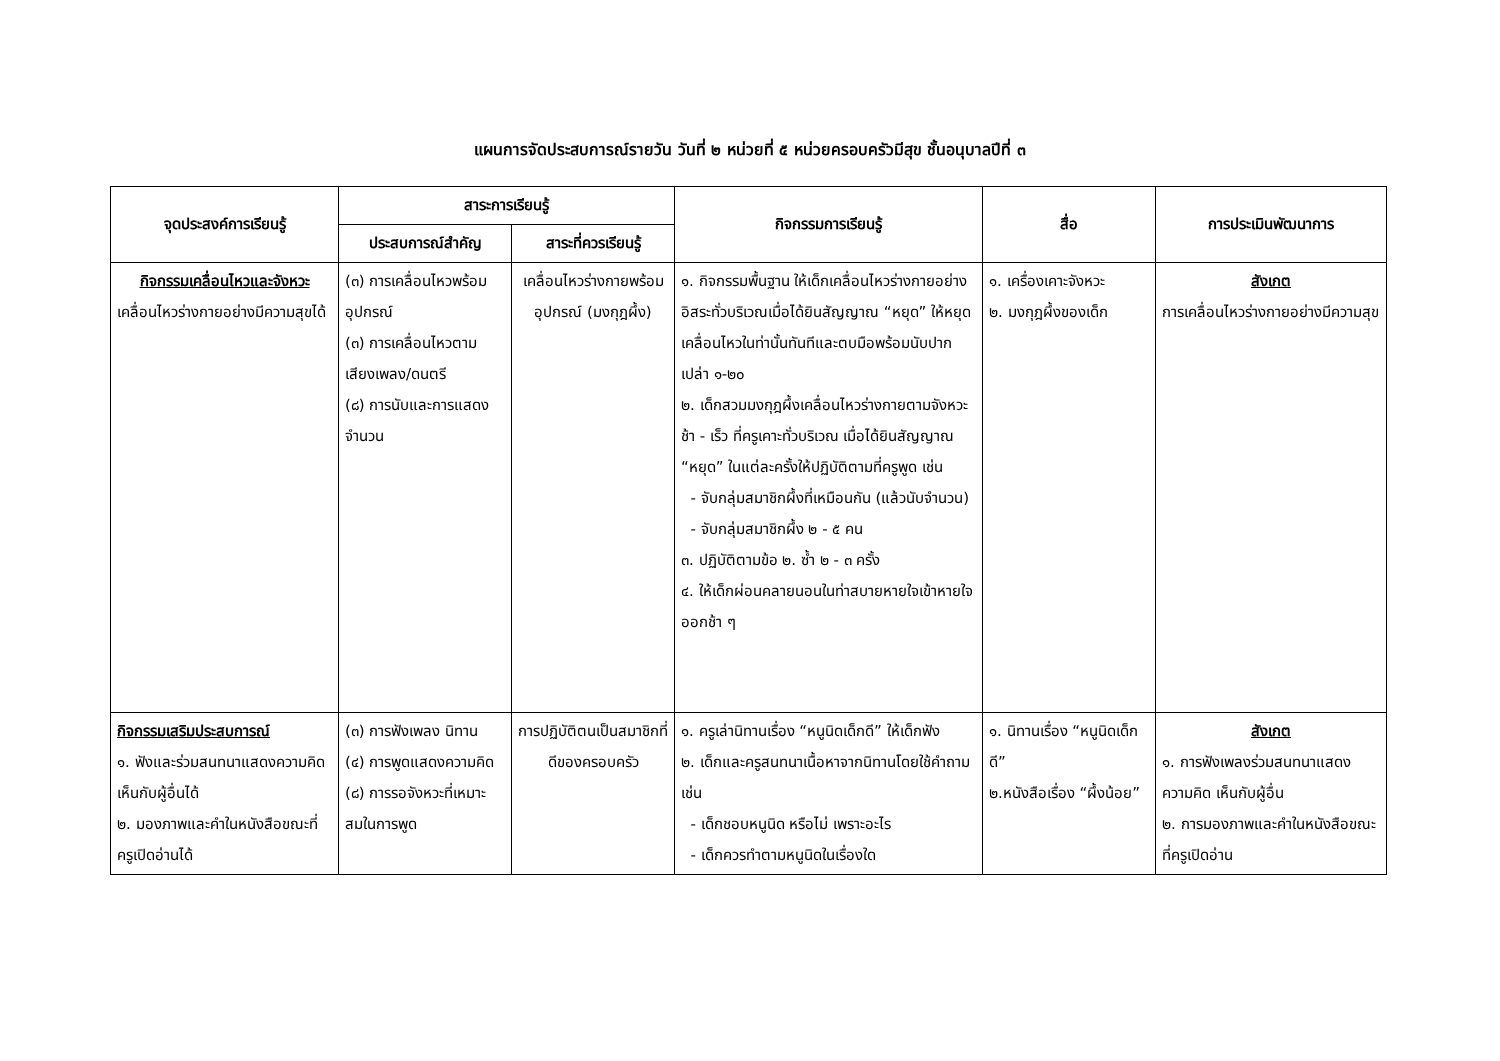แผนการจัดประสบการณ์รายวัน วันที่ ๒ หน่วยที่ ๕ หน่วยครอบครัวมีสุข ชั้นอนุบาลปีที่ ๓
| จุดประสงค์การเรียนรู้ | สาระการเรียนรู้ | | กิจกรรมการเรียนรู้ | สื่อ | การประเมินพัฒนาการ |
| --- | --- | --- | --- | --- | --- |
| | ประสบการณ์สำคัญ | สาระที่ควรเรียนรู้ | | | |
| กิจกรรมเคลื่อนไหวและจังหวะ เคลื่อนไหวร่างกายอย่างมีความสุขได้ | (๓) การเคลื่อนไหวพร้อมอุปกรณ์ (๓) การเคลื่อนไหวตามเสียงเพลง/ดนตรี (๘) การนับและการแสดงจำนวน | เคลื่อนไหวร่างกายพร้อมอุปกรณ์ (มงกุฎผึ้ง) | ๑. กิจกรรมพื้นฐาน ให้เด็กเคลื่อนไหวร่างกายอย่างอิสระทั่วบริเวณเมื่อได้ยินสัญญาณ “หยุด” ให้หยุดเคลื่อนไหวในท่านั้นทันทีและตบมือพร้อมนับปากเปล่า ๑-๒๐ ๒. เด็กสวมมงกุฎผึ้งเคลื่อนไหวร่างกายตามจังหวะช้า - เร็ว ที่ครูเคาะทั่วบริเวณ เมื่อได้ยินสัญญาณ “หยุด” ในแต่ละครั้งให้ปฏิบัติตามที่ครูพูด เช่น - จับกลุ่มสมาชิกผึ้งที่เหมือนกัน (แล้วนับจำนวน) - จับกลุ่มสมาชิกผึ้ง ๒ - ๕ คน ๓. ปฏิบัติตามข้อ ๒. ซ้ำ ๒ - ๓ ครั้ง ๔. ให้เด็กผ่อนคลายนอนในท่าสบายหายใจเข้าหายใจออกช้า ๆ | ๑. เครื่องเคาะจังหวะ ๒. มงกุฎผึ้งของเด็ก | สังเกต การเคลื่อนไหวร่างกายอย่างมีความสุข |
| กิจกรรมเสริมประสบการณ์ ๑. ฟังและร่วมสนทนาแสดงความคิดเห็นกับผู้อื่นได้ ๒. มองภาพและคำในหนังสือขณะที่ครูเปิดอ่านได้ | (๓) การฟังเพลง นิทาน (๔) การพูดแสดงความคิด (๘) การรอจังหวะที่เหมาะสมในการพูด | การปฏิบัติตนเป็นสมาชิกที่ดีของครอบครัว | ๑. ครูเล่านิทานเรื่อง “หนูนิดเด็กดี” ให้เด็กฟัง ๒. เด็กและครูสนทนาเนื้อหาจากนิทานโดยใช้คำถาม เช่น - เด็กชอบหนูนิด หรือไม่ เพราะอะไร - เด็กควรทำตามหนูนิดในเรื่องใด | ๑. นิทานเรื่อง “หนูนิดเด็กดี” ๒.หนังสือเรื่อง “ผึ้งน้อย” | สังเกต ๑. การฟังเพลงร่วมสนทนาแสดงความคิด เห็นกับผู้อื่น ๒. การมองภาพและคำในหนังสือขณะที่ครูเปิดอ่าน |